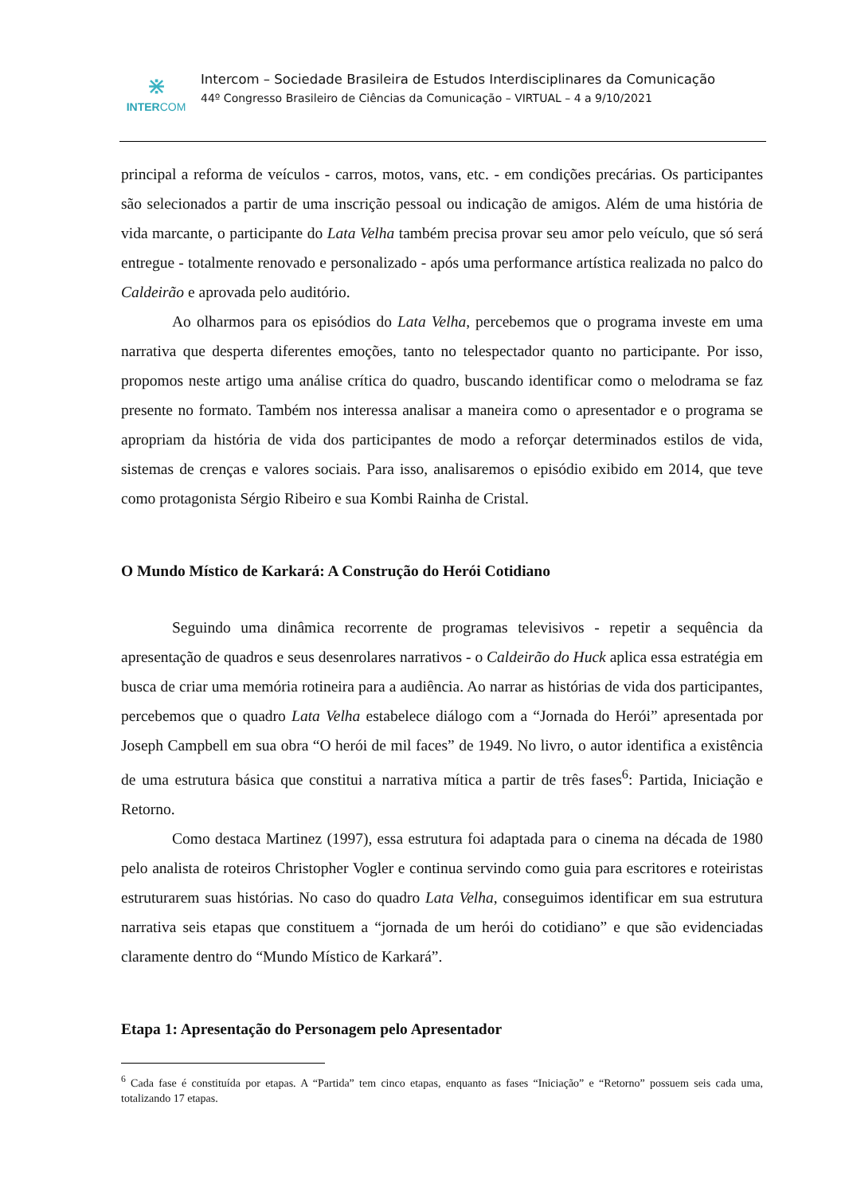⋇
INTERCOM
Intercom – Sociedade Brasileira de Estudos Interdisciplinares da Comunicação
44º Congresso Brasileiro de Ciências da Comunicação – VIRTUAL – 4 a 9/10/2021
principal a reforma de veículos - carros, motos, vans, etc. - em condições precárias. Os participantes são selecionados a partir de uma inscrição pessoal ou indicação de amigos. Além de uma história de vida marcante, o participante do Lata Velha também precisa provar seu amor pelo veículo, que só será entregue - totalmente renovado e personalizado - após uma performance artística realizada no palco do Caldeirão e aprovada pelo auditório.
Ao olharmos para os episódios do Lata Velha, percebemos que o programa investe em uma narrativa que desperta diferentes emoções, tanto no telespectador quanto no participante. Por isso, propomos neste artigo uma análise crítica do quadro, buscando identificar como o melodrama se faz presente no formato. Também nos interessa analisar a maneira como o apresentador e o programa se apropriam da história de vida dos participantes de modo a reforçar determinados estilos de vida, sistemas de crenças e valores sociais. Para isso, analisaremos o episódio exibido em 2014, que teve como protagonista Sérgio Ribeiro e sua Kombi Rainha de Cristal.
O Mundo Místico de Karkará: A Construção do Herói Cotidiano
Seguindo uma dinâmica recorrente de programas televisivos - repetir a sequência da apresentação de quadros e seus desenrolares narrativos - o Caldeirão do Huck aplica essa estratégia em busca de criar uma memória rotineira para a audiência. Ao narrar as histórias de vida dos participantes, percebemos que o quadro Lata Velha estabelece diálogo com a “Jornada do Herói” apresentada por Joseph Campbell em sua obra “O herói de mil faces” de 1949. No livro, o autor identifica a existência de uma estrutura básica que constitui a narrativa mítica a partir de três fases<sup>6</sup>: Partida, Iniciação e Retorno.
Como destaca Martinez (1997), essa estrutura foi adaptada para o cinema na década de 1980 pelo analista de roteiros Christopher Vogler e continua servindo como guia para escritores e roteiristas estruturarem suas histórias. No caso do quadro Lata Velha, conseguimos identificar em sua estrutura narrativa seis etapas que constituem a “jornada de um herói do cotidiano” e que são evidenciadas claramente dentro do “Mundo Místico de Karkará”.
Etapa 1: Apresentação do Personagem pelo Apresentador
<sup>6</sup> Cada fase é constituída por etapas. A “Partida” tem cinco etapas, enquanto as fases “Iniciação” e “Retorno” possuem seis cada uma, totalizando 17 etapas.